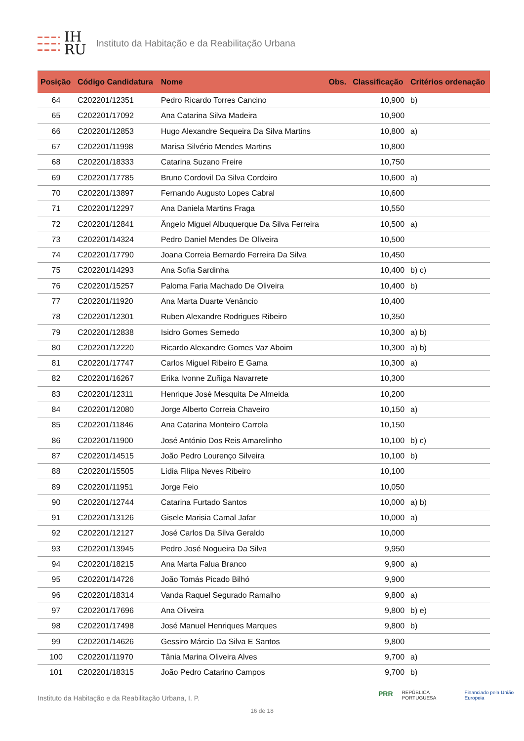IH
RU
Instituto da Habitação e da Reabilitação Urbana
| Posição | Código Candidatura | Nome | Obs. | Classificação | Critérios ordenação |
| --- | --- | --- | --- | --- | --- |
| 64 | C202201/12351 | Pedro Ricardo Torres Cancino | | 10,900 | b) |
| 65 | C202201/17092 | Ana Catarina Silva Madeira | | 10,900 | |
| 66 | C202201/12853 | Hugo Alexandre Sequeira Da Silva Martins | | 10,800 | a) |
| 67 | C202201/11998 | Marisa Silvério Mendes Martins | | 10,800 | |
| 68 | C202201/18333 | Catarina Suzano Freire | | 10,750 | |
| 69 | C202201/17785 | Bruno Cordovil Da Silva Cordeiro | | 10,600 | a) |
| 70 | C202201/13897 | Fernando Augusto Lopes Cabral | | 10,600 | |
| 71 | C202201/12297 | Ana Daniela Martins Fraga | | 10,550 | |
| 72 | C202201/12841 | Ângelo Miguel Albuquerque Da Silva Ferreira | | 10,500 | a) |
| 73 | C202201/14324 | Pedro Daniel Mendes De Oliveira | | 10,500 | |
| 74 | C202201/17790 | Joana Correia Bernardo Ferreira Da Silva | | 10,450 | |
| 75 | C202201/14293 | Ana Sofia Sardinha | | 10,400 | b) c) |
| 76 | C202201/15257 | Paloma Faria Machado De Oliveira | | 10,400 | b) |
| 77 | C202201/11920 | Ana Marta Duarte Venâncio | | 10,400 | |
| 78 | C202201/12301 | Ruben Alexandre Rodrigues Ribeiro | | 10,350 | |
| 79 | C202201/12838 | Isidro Gomes Semedo | | 10,300 | a) b) |
| 80 | C202201/12220 | Ricardo Alexandre Gomes Vaz Aboim | | 10,300 | a) b) |
| 81 | C202201/17747 | Carlos Miguel Ribeiro E Gama | | 10,300 | a) |
| 82 | C202201/16267 | Erika Ivonne Zuñiga Navarrete | | 10,300 | |
| 83 | C202201/12311 | Henrique José Mesquita De Almeida | | 10,200 | |
| 84 | C202201/12080 | Jorge Alberto Correia Chaveiro | | 10,150 | a) |
| 85 | C202201/11846 | Ana Catarina Monteiro Carrola | | 10,150 | |
| 86 | C202201/11900 | José António Dos Reis Amarelinho | | 10,100 | b) c) |
| 87 | C202201/14515 | João Pedro Lourenço Silveira | | 10,100 | b) |
| 88 | C202201/15505 | Lídia Filipa Neves Ribeiro | | 10,100 | |
| 89 | C202201/11951 | Jorge Feio | | 10,050 | |
| 90 | C202201/12744 | Catarina Furtado Santos | | 10,000 | a) b) |
| 91 | C202201/13126 | Gisele Marisia Camal Jafar | | 10,000 | a) |
| 92 | C202201/12127 | José Carlos Da Silva Geraldo | | 10,000 | |
| 93 | C202201/13945 | Pedro José Nogueira Da Silva | | 9,950 | |
| 94 | C202201/18215 | Ana Marta Falua Branco | | 9,900 | a) |
| 95 | C202201/14726 | João Tomás Picado Bilhó | | 9,900 | |
| 96 | C202201/18314 | Vanda Raquel Segurado Ramalho | | 9,800 | a) |
| 97 | C202201/17696 | Ana Oliveira | | 9,800 | b) e) |
| 98 | C202201/17498 | José Manuel Henriques Marques | | 9,800 | b) |
| 99 | C202201/14626 | Gessiro Márcio Da Silva E Santos | | 9,800 | |
| 100 | C202201/11970 | Tânia Marina Oliveira Alves | | 9,700 | a) |
| 101 | C202201/18315 | João Pedro Catarino Campos | | 9,700 | b) |
PRR REPÚBLICA PORTUGUESA Financiado pela União Europeia
Instituto da Habitação e da Reabilitação Urbana, I. P.
16 de 18